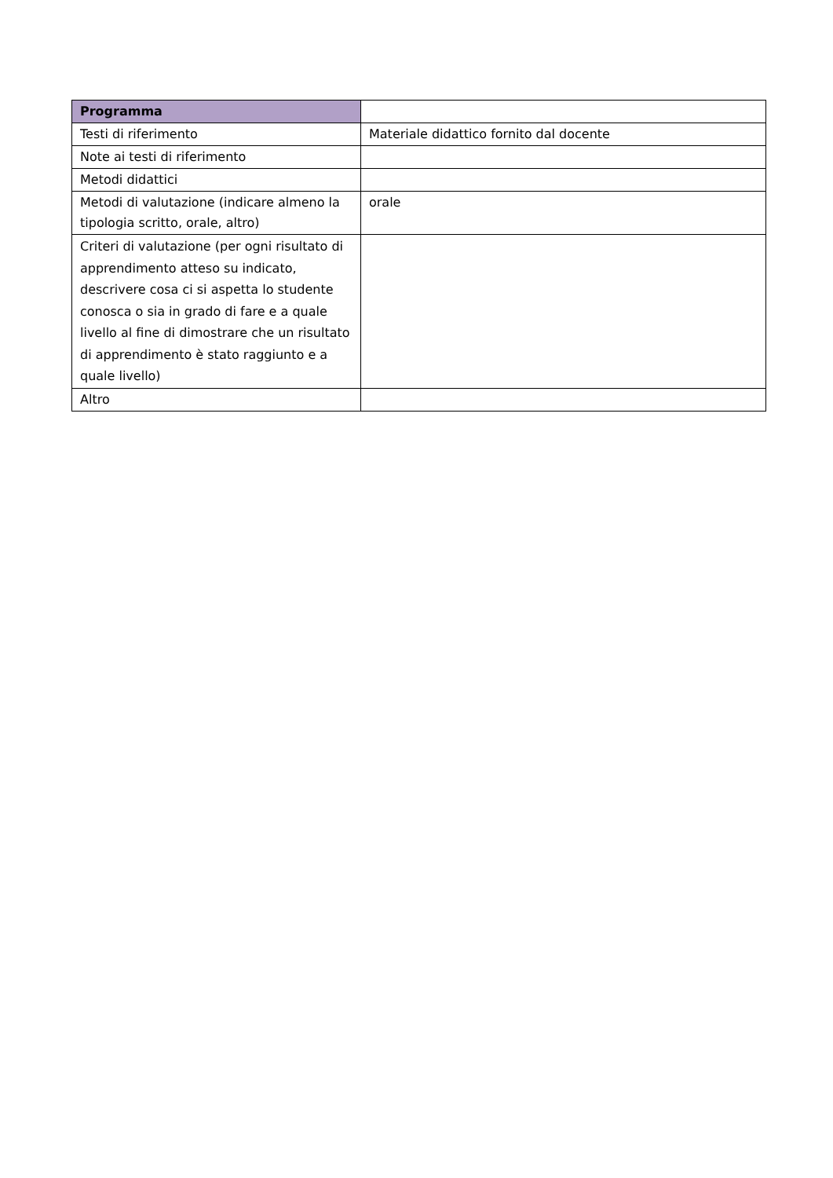| Programma | |
| Testi di riferimento | Materiale didattico fornito dal docente |
| Note ai testi di riferimento | |
| Metodi didattici | |
| Metodi di valutazione (indicare almeno la tipologia scritto, orale, altro) | orale |
| Criteri di valutazione (per ogni risultato di apprendimento atteso su indicato, descrivere cosa ci si aspetta lo studente conosca o sia in grado di fare e a quale livello al fine di dimostrare che un risultato di apprendimento è stato raggiunto e a quale livello) | |
| Altro | |